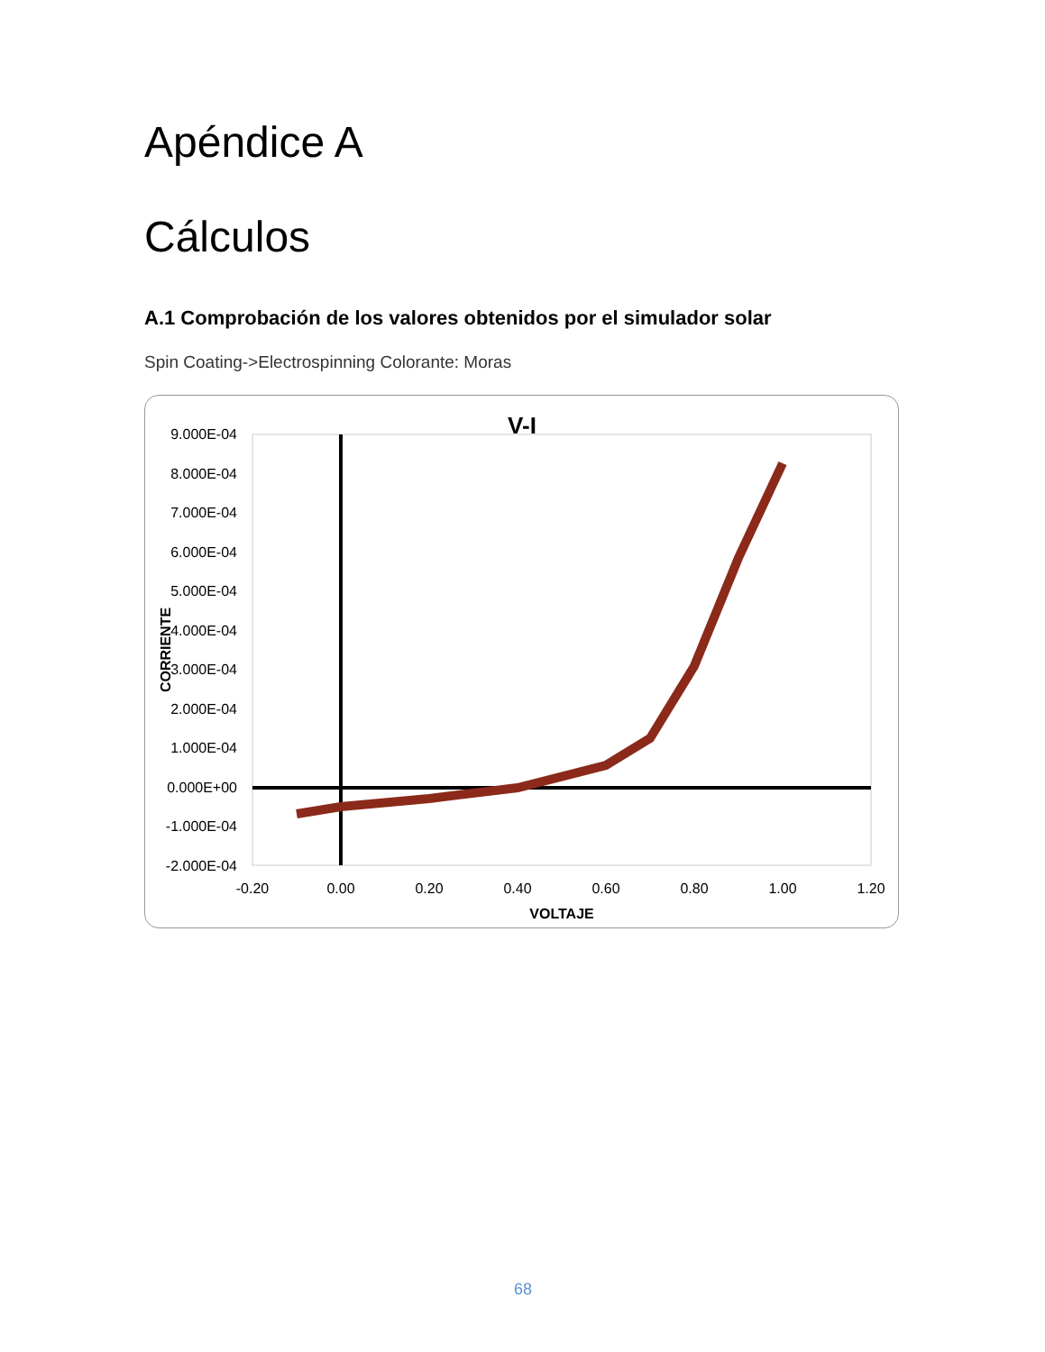Apéndice A
Cálculos
A.1 Comprobación de los valores obtenidos por el simulador solar
Spin Coating->Electrospinning Colorante: Moras
V-I
9.000E-04
8.000E-04
7.000E-04
6.000E-04
5.000E-04
4.000E-04
3.000E-04
2.000E-04
1.000E-04
0.000E+00
-1.000E-04
-2.000E-04
-0.20
0.00
0.20
0.40
0.60
0.80
1.00
1.20
VOLTAJE
CORRIENTE
68